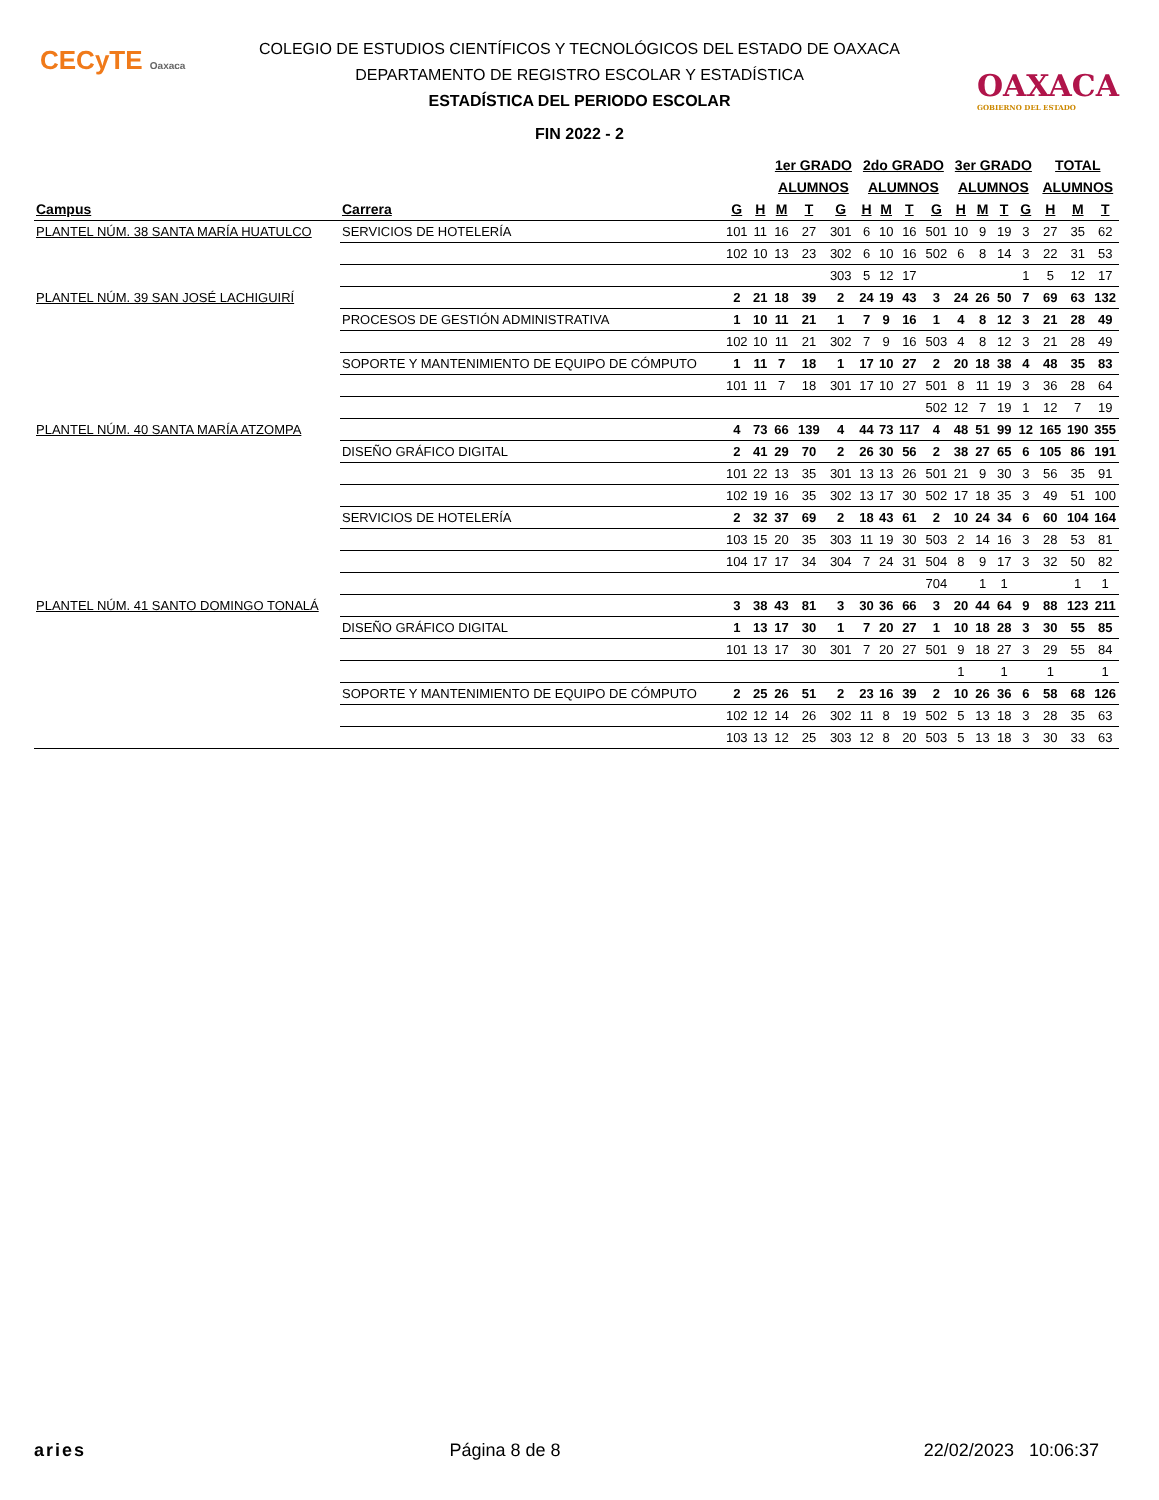CECyTE Oaxaca
OAXACA
GOBIERNO DEL ESTADO
COLEGIO DE ESTUDIOS CIENTÍFICOS Y TECNOLÓGICOS DEL ESTADO DE OAXACA
DEPARTAMENTO DE REGISTRO ESCOLAR Y ESTADÍSTICA
ESTADÍSTICA DEL PERIODO ESCOLAR
FIN 2022 - 2
| | | | | 1er GRADO | | | 2do GRADO | | | | 3er GRADO | | | | TOTAL | | |
| --- | --- | --- | --- | --- | --- | --- | --- | --- | --- | --- | --- | --- | --- | --- | --- | --- | --- |
| | | | | ALUMNOS | | | ALUMNOS | | | | ALUMNOS | | | | ALUMNOS | | |
| Campus | Carrera | G | H | M | T | G | H | M | T | G | H | M | T | G | H | M | T |
| PLANTEL NÚM. 38 SANTA MARÍA HUATULCO | SERVICIOS DE HOTELERÍA | 101 | 11 | 16 | 27 | 301 | 6 | 10 | 16 | 501 | 10 | 9 | 19 | 3 | 27 | 35 | 62 |
| | | 102 | 10 | 13 | 23 | 302 | 6 | 10 | 16 | 502 | 6 | 8 | 14 | 3 | 22 | 31 | 53 |
| | | | | | | 303 | 5 | 12 | 17 | | | | | 1 | 5 | 12 | 17 |
| PLANTEL NÚM. 39 SAN JOSÉ LACHIGUIRÍ | | 2 | 21 | 18 | 39 | 2 | 24 | 19 | 43 | 3 | 24 | 26 | 50 | 7 | 69 | 63 | 132 |
| | PROCESOS DE GESTIÓN ADMINISTRATIVA | 1 | 10 | 11 | 21 | 1 | 7 | 9 | 16 | 1 | 4 | 8 | 12 | 3 | 21 | 28 | 49 |
| | | 102 | 10 | 11 | 21 | 302 | 7 | 9 | 16 | 503 | 4 | 8 | 12 | 3 | 21 | 28 | 49 |
| | SOPORTE Y MANTENIMIENTO DE EQUIPO DE CÓMPUTO | 1 | 11 | 7 | 18 | 1 | 17 | 10 | 27 | 2 | 20 | 18 | 38 | 4 | 48 | 35 | 83 |
| | | 101 | 11 | 7 | 18 | 301 | 17 | 10 | 27 | 501 | 8 | 11 | 19 | 3 | 36 | 28 | 64 |
| | | | | | | | | | | 502 | 12 | 7 | 19 | 1 | 12 | 7 | 19 |
| PLANTEL NÚM. 40 SANTA MARÍA ATZOMPA | | 4 | 73 | 66 | 139 | 4 | 44 | 73 | 117 | 4 | 48 | 51 | 99 | 12 | 165 | 190 | 355 |
| | DISEÑO GRÁFICO DIGITAL | 2 | 41 | 29 | 70 | 2 | 26 | 30 | 56 | 2 | 38 | 27 | 65 | 6 | 105 | 86 | 191 |
| | | 101 | 22 | 13 | 35 | 301 | 13 | 13 | 26 | 501 | 21 | 9 | 30 | 3 | 56 | 35 | 91 |
| | | 102 | 19 | 16 | 35 | 302 | 13 | 17 | 30 | 502 | 17 | 18 | 35 | 3 | 49 | 51 | 100 |
| | SERVICIOS DE HOTELERÍA | 2 | 32 | 37 | 69 | 2 | 18 | 43 | 61 | 2 | 10 | 24 | 34 | 6 | 60 | 104 | 164 |
| | | 103 | 15 | 20 | 35 | 303 | 11 | 19 | 30 | 503 | 2 | 14 | 16 | 3 | 28 | 53 | 81 |
| | | 104 | 17 | 17 | 34 | 304 | 7 | 24 | 31 | 504 | 8 | 9 | 17 | 3 | 32 | 50 | 82 |
| | | | | | | | | | | 704 | | 1 | 1 | | | 1 | 1 |
| PLANTEL NÚM. 41 SANTO DOMINGO TONALÁ | | 3 | 38 | 43 | 81 | 3 | 30 | 36 | 66 | 3 | 20 | 44 | 64 | 9 | 88 | 123 | 211 |
| | DISEÑO GRÁFICO DIGITAL | 1 | 13 | 17 | 30 | 1 | 7 | 20 | 27 | 1 | 10 | 18 | 28 | 3 | 30 | 55 | 85 |
| | | 101 | 13 | 17 | 30 | 301 | 7 | 20 | 27 | 501 | 9 | 18 | 27 | 3 | 29 | 55 | 84 |
| | | | | | | | | | | | 1 | | 1 | | 1 | | 1 |
| | SOPORTE Y MANTENIMIENTO DE EQUIPO DE CÓMPUTO | 2 | 25 | 26 | 51 | 2 | 23 | 16 | 39 | 2 | 10 | 26 | 36 | 6 | 58 | 68 | 126 |
| | | 102 | 12 | 14 | 26 | 302 | 11 | 8 | 19 | 502 | 5 | 13 | 18 | 3 | 28 | 35 | 63 |
| | | 103 | 13 | 12 | 25 | 303 | 12 | 8 | 20 | 503 | 5 | 13 | 18 | 3 | 30 | 33 | 63 |
aries Página 8 de 8 22/02/2023 10:06:37